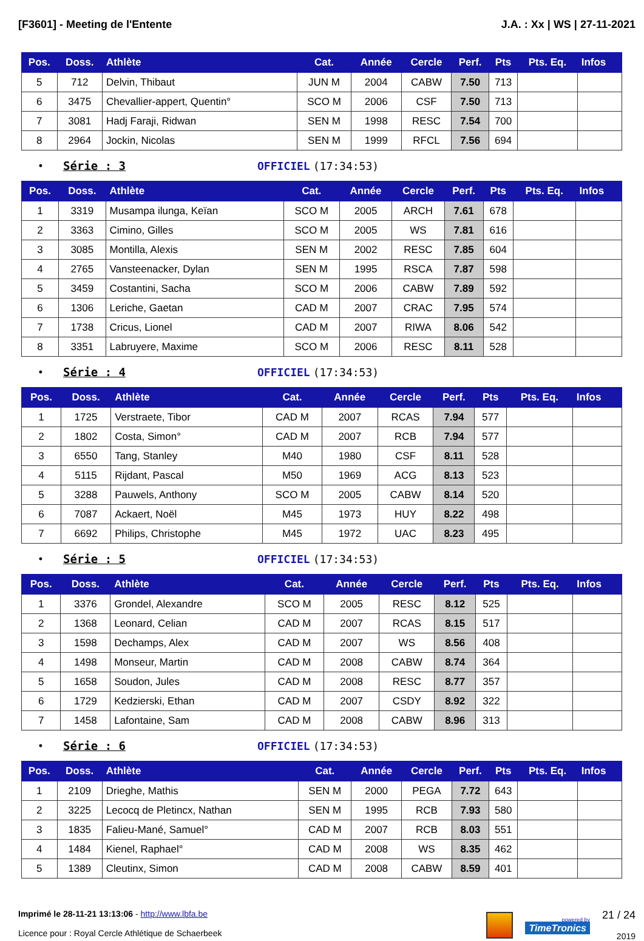[F3601] - Meeting de l'Entente J.A. : Xx | WS | 27-11-2021
| Pos. | Doss. | Athlète | Cat. | Année | Cercle | Perf. | Pts | Pts. Eq. | Infos |
| --- | --- | --- | --- | --- | --- | --- | --- | --- | --- |
| 5 | 712 | Delvin, Thibaut | JUN M | 2004 | CABW | 7.50 | 713 | | |
| 6 | 3475 | Chevallier-appert, Quentin° | SCO M | 2006 | CSF | 7.50 | 713 | | |
| 7 | 3081 | Hadj Faraji, Ridwan | SEN M | 1998 | RESC | 7.54 | 700 | | |
| 8 | 2964 | Jockin, Nicolas | SEN M | 1999 | RFCL | 7.56 | 694 | | |
• Série : 3 OFFICIEL (17:34:53)
| Pos. | Doss. | Athlète | Cat. | Année | Cercle | Perf. | Pts | Pts. Eq. | Infos |
| --- | --- | --- | --- | --- | --- | --- | --- | --- | --- |
| 1 | 3319 | Musampa ilunga, Keïan | SCO M | 2005 | ARCH | 7.61 | 678 | | |
| 2 | 3363 | Cimino, Gilles | SCO M | 2005 | WS | 7.81 | 616 | | |
| 3 | 3085 | Montilla, Alexis | SEN M | 2002 | RESC | 7.85 | 604 | | |
| 4 | 2765 | Vansteenacker, Dylan | SEN M | 1995 | RSCA | 7.87 | 598 | | |
| 5 | 3459 | Costantini, Sacha | SCO M | 2006 | CABW | 7.89 | 592 | | |
| 6 | 1306 | Leriche, Gaetan | CAD M | 2007 | CRAC | 7.95 | 574 | | |
| 7 | 1738 | Cricus, Lionel | CAD M | 2007 | RIWA | 8.06 | 542 | | |
| 8 | 3351 | Labruyere, Maxime | SCO M | 2006 | RESC | 8.11 | 528 | | |
• Série : 4 OFFICIEL (17:34:53)
| Pos. | Doss. | Athlète | Cat. | Année | Cercle | Perf. | Pts | Pts. Eq. | Infos |
| --- | --- | --- | --- | --- | --- | --- | --- | --- | --- |
| 1 | 1725 | Verstraete, Tibor | CAD M | 2007 | RCAS | 7.94 | 577 | | |
| 2 | 1802 | Costa, Simon° | CAD M | 2007 | RCB | 7.94 | 577 | | |
| 3 | 6550 | Tang, Stanley | M40 | 1980 | CSF | 8.11 | 528 | | |
| 4 | 5115 | Rijdant, Pascal | M50 | 1969 | ACG | 8.13 | 523 | | |
| 5 | 3288 | Pauwels, Anthony | SCO M | 2005 | CABW | 8.14 | 520 | | |
| 6 | 7087 | Ackaert, Noël | M45 | 1973 | HUY | 8.22 | 498 | | |
| 7 | 6692 | Philips, Christophe | M45 | 1972 | UAC | 8.23 | 495 | | |
• Série : 5 OFFICIEL (17:34:53)
| Pos. | Doss. | Athlète | Cat. | Année | Cercle | Perf. | Pts | Pts. Eq. | Infos |
| --- | --- | --- | --- | --- | --- | --- | --- | --- | --- |
| 1 | 3376 | Grondel, Alexandre | SCO M | 2005 | RESC | 8.12 | 525 | | |
| 2 | 1368 | Leonard, Celian | CAD M | 2007 | RCAS | 8.15 | 517 | | |
| 3 | 1598 | Dechamps, Alex | CAD M | 2007 | WS | 8.56 | 408 | | |
| 4 | 1498 | Monseur, Martin | CAD M | 2008 | CABW | 8.74 | 364 | | |
| 5 | 1658 | Soudon, Jules | CAD M | 2008 | RESC | 8.77 | 357 | | |
| 6 | 1729 | Kedzierski, Ethan | CAD M | 2007 | CSDY | 8.92 | 322 | | |
| 7 | 1458 | Lafontaine, Sam | CAD M | 2008 | CABW | 8.96 | 313 | | |
• Série : 6 OFFICIEL (17:34:53)
| Pos. | Doss. | Athlète | Cat. | Année | Cercle | Perf. | Pts | Pts. Eq. | Infos |
| --- | --- | --- | --- | --- | --- | --- | --- | --- | --- |
| 1 | 2109 | Drieghe, Mathis | SEN M | 2000 | PEGA | 7.72 | 643 | | |
| 2 | 3225 | Lecocq de Pletincx, Nathan | SEN M | 1995 | RCB | 7.93 | 580 | | |
| 3 | 1835 | Falieu-Mané, Samuel° | CAD M | 2007 | RCB | 8.03 | 551 | | |
| 4 | 1484 | Kienel, Raphael° | CAD M | 2008 | WS | 8.35 | 462 | | |
| 5 | 1389 | Cleutinx, Simon | CAD M | 2008 | CABW | 8.59 | 401 | | |
Imprimé le 28-11-21 13:13:06 - http://www.lbfa.be
Licence pour : Royal Cercle Athlétique de Schaerbeek
powered by
TimeTronics
21 / 24
2019